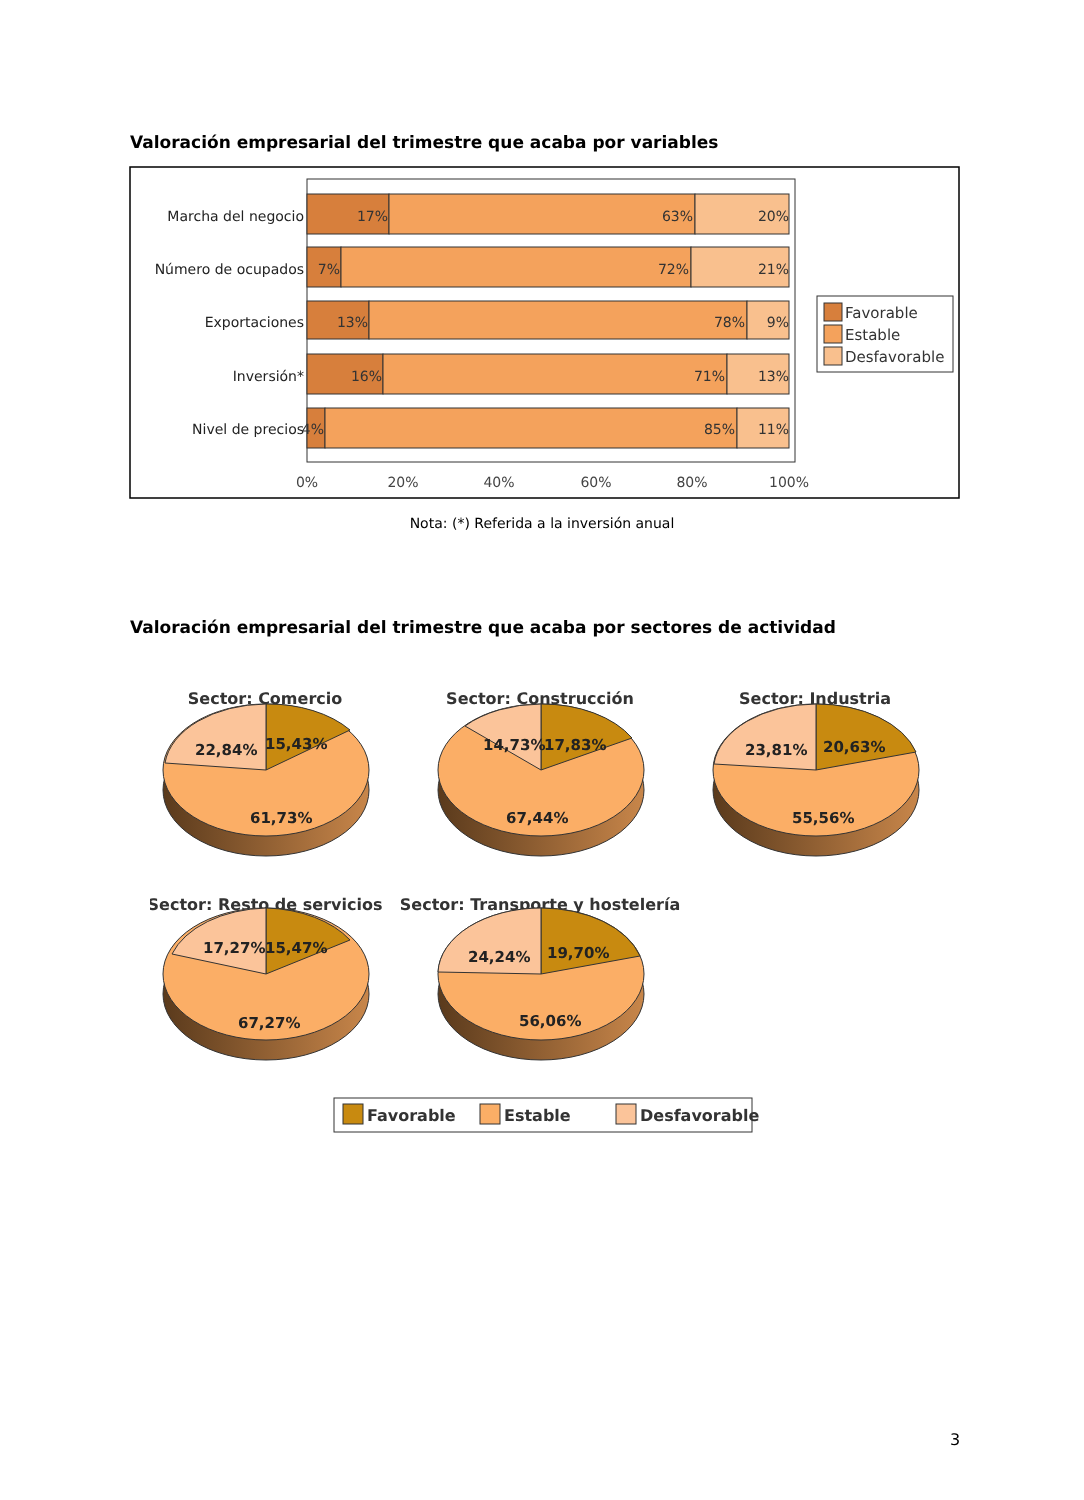Valoración empresarial del trimestre que acaba por variables
Marcha del negocio
Número de ocupados
Exportaciones
Inversión*
Nivel de precios
17%
63%
20%
7%
72%
21%
13%
78%
9%
16%
71%
13%
4%
85%
11%
0%
20%
40%
60%
80%
100%
Favorable
Estable
Desfavorable
Nota: (*) Referida a la inversión anual
Valoración empresarial del trimestre que acaba por sectores de actividad
Sector: Comercio
Sector: Construcción
Sector: Industria
Sector: Resto de servicios
Sector: Transporte y hostelería
22,84%
15,43%
61,73%
14,73%
17,83%
67,44%
23,81%
20,63%
55,56%
17,27%
15,47%
67,27%
24,24%
19,70%
56,06%
Favorable
Estable
Desfavorable
3